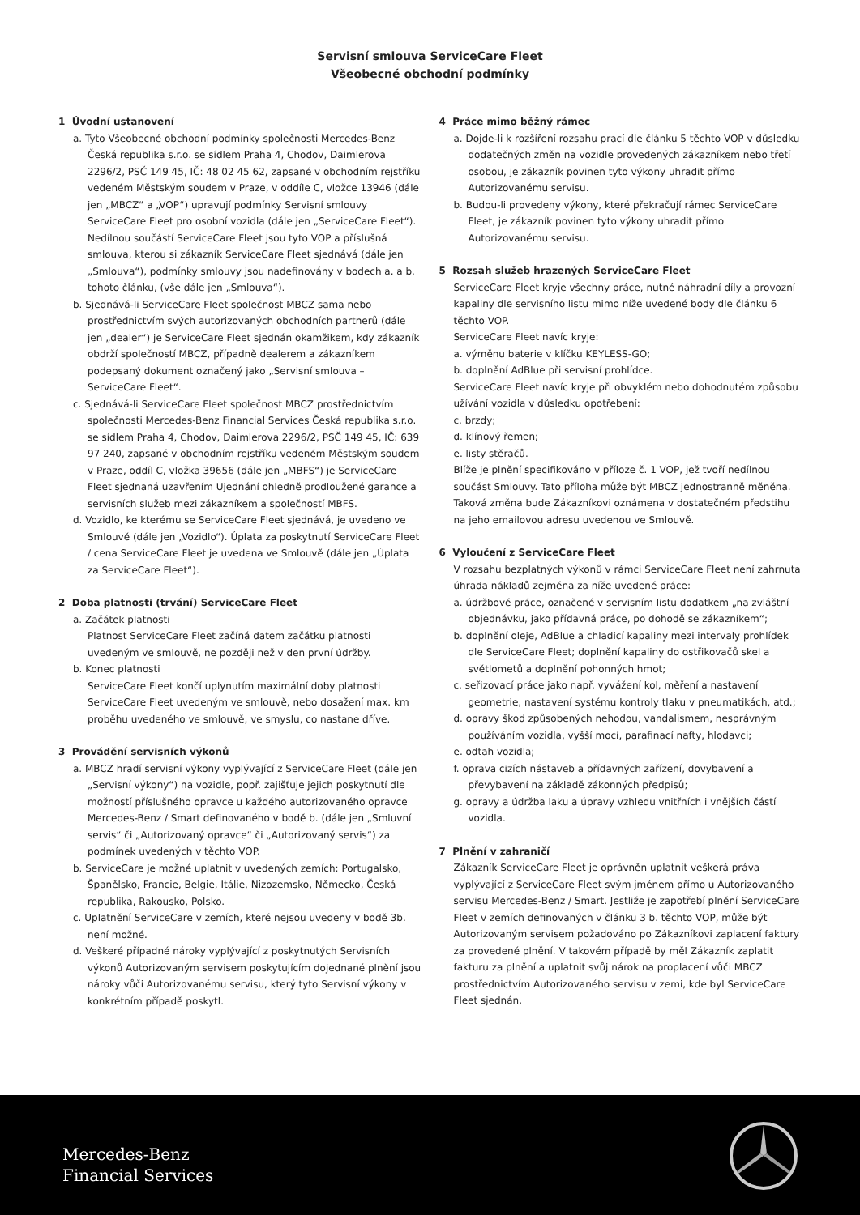Servisní smlouva ServiceCare Fleet
Všeobecné obchodní podmínky
1 Úvodní ustanovení
a. Tyto Všeobecné obchodní podmínky společnosti Mercedes-Benz Česká republika s.r.o. se sídlem Praha 4, Chodov, Daimlerova 2296/2, PSČ 149 45, IČ: 48 02 45 62, zapsané v obchodním rejstříku vedeném Městským soudem v Praze, v oddíle C, vložce 13946 (dále jen „MBCZ“ a „VOP“) upravují podmínky Servisní smlouvy ServiceCare Fleet pro osobní vozidla (dále jen „ServiceCare Fleet“). Nedílnou součástí ServiceCare Fleet jsou tyto VOP a příslušná smlouva, kterou si zákazník ServiceCare Fleet sjednává (dále jen „Smlouva“), podmínky smlouvy jsou nadefinovány v bodech a. a b. tohoto článku, (vše dále jen „Smlouva“).
b. Sjednává-li ServiceCare Fleet společnost MBCZ sama nebo prostřednictvím svých autorizovaných obchodních partnerů (dále jen „dealer“) je ServiceCare Fleet sjednán okamžikem, kdy zákazník obdrží společností MBCZ, případně dealerem a zákazníkem podepsaný dokument označený jako „Servisní smlouva – ServiceCare Fleet“.
c. Sjednává-li ServiceCare Fleet společnost MBCZ prostřednictvím společnosti Mercedes-Benz Financial Services Česká republika s.r.o. se sídlem Praha 4, Chodov, Daimlerova 2296/2, PSČ 149 45, IČ: 639 97 240, zapsané v obchodním rejstříku vedeném Městským soudem v Praze, oddíl C, vložka 39656 (dále jen „MBFS“) je ServiceCare Fleet sjednaná uzavřením Ujednání ohledně prodloužené garance a servisních služeb mezi zákazníkem a společností MBFS.
d. Vozidlo, ke kterému se ServiceCare Fleet sjednává, je uvedeno ve Smlouvě (dále jen „Vozidlo“). Úplata za poskytnutí ServiceCare Fleet / cena ServiceCare Fleet je uvedena ve Smlouvě (dále jen „Úplata za ServiceCare Fleet“).
2 Doba platnosti (trvání) ServiceCare Fleet
a. Začátek platnosti
Platnost ServiceCare Fleet začíná datem začátku platnosti uvedeným ve smlouvě, ne později než v den první údržby.
b. Konec platnosti
ServiceCare Fleet končí uplynutím maximální doby platnosti ServiceCare Fleet uvedeným ve smlouvě, nebo dosažení max. km proběhu uvedeného ve smlouvě, ve smyslu, co nastane dříve.
3 Provádění servisních výkonů
a. MBCZ hradí servisní výkony vyplývající z ServiceCare Fleet (dále jen „Servisní výkony“) na vozidle, popř. zajišťuje jejich poskytnutí dle možností příslušného opravce u každého autorizovaného opravce Mercedes-Benz / Smart definovaného v bodě b. (dále jen „Smluvní servis“ či „Autorizovaný opravce“ či „Autorizovaný servis“) za podmínek uvedených v těchto VOP.
b. ServiceCare je možné uplatnit v uvedených zemích: Portugalsko, Španělsko, Francie, Belgie, Itálie, Nizozemsko, Německo, Česká republika, Rakousko, Polsko.
c. Uplatnění ServiceCare v zemích, které nejsou uvedeny v bodě 3b. není možné.
d. Veškeré případné nároky vyplývající z poskytnutých Servisních výkonů Autorizovaným servisem poskytujícím dojednané plnění jsou nároky vůči Autorizovanému servisu, který tyto Servisní výkony v konkrétním případě poskytl.
4 Práce mimo běžný rámec
a. Dojde-li k rozšíření rozsahu prací dle článku 5 těchto VOP v důsledku dodatečných změn na vozidle provedených zákazníkem nebo třetí osobou, je zákazník povinen tyto výkony uhradit přímo Autorizovanému servisu.
b. Budou-li provedeny výkony, které překračují rámec ServiceCare Fleet, je zákazník povinen tyto výkony uhradit přímo Autorizovanému servisu.
5 Rozsah služeb hrazených ServiceCare Fleet
ServiceCare Fleet kryje všechny práce, nutné náhradní díly a provozní kapaliny dle servisního listu mimo níže uvedené body dle článku 6 těchto VOP.
ServiceCare Fleet navíc kryje:
a. výměnu baterie v klíčku KEYLESS-GO;
b. doplnění AdBlue při servisní prohlídce.
ServiceCare Fleet navíc kryje při obvyklém nebo dohodnutém způsobu užívání vozidla v důsledku opotřebení:
c. brzdy;
d. klínový řemen;
e. listy stěračů.
Blíže je plnění specifikováno v příloze č. 1 VOP, jež tvoří nedílnou součást Smlouvy. Tato příloha může být MBCZ jednostranně měněna. Taková změna bude Zákazníkovi oznámena v dostatečném předstihu na jeho emailovou adresu uvedenou ve Smlouvě.
6 Vyloučení z ServiceCare Fleet
V rozsahu bezplatných výkonů v rámci ServiceCare Fleet není zahrnuta úhrada nákladů zejména za níže uvedené práce:
a. údržbové práce, označené v servisním listu dodatkem „na zvláštní objednávku, jako přídavná práce, po dohodě se zákazníkem“;
b. doplnění oleje, AdBlue a chladicí kapaliny mezi intervaly prohlídek dle ServiceCare Fleet; doplnění kapaliny do ostřikovačů skel a světlometů a doplnění pohonných hmot;
c. seřizovací práce jako např. vyvážení kol, měření a nastavení geometrie, nastavení systému kontroly tlaku v pneumatikách, atd.;
d. opravy škod způsobených nehodou, vandalismem, nesprávným používáním vozidla, vyšší mocí, parafinací nafty, hlodavci;
e. odtah vozidla;
f. oprava cizích nástaveb a přídavných zařízení, dovybavení a převybavení na základě zákonných předpisů;
g. opravy a údržba laku a úpravy vzhledu vnitřních i vnějších částí vozidla.
7 Plnění v zahraničí
Zákazník ServiceCare Fleet je oprávněn uplatnit veškerá práva vyplývající z ServiceCare Fleet svým jménem přímo u Autorizovaného servisu Mercedes-Benz / Smart. Jestliže je zapotřebí plnění ServiceCare Fleet v zemích definovaných v článku 3 b. těchto VOP, může být Autorizovaným servisem požadováno po Zákazníkovi zaplacení faktury za provedené plnění. V takovém případě by měl Zákazník zaplatit fakturu za plnění a uplatnit svůj nárok na proplacení vůči MBCZ prostřednictvím Autorizovaného servisu v zemi, kde byl ServiceCare Fleet sjednán.
Mercedes-Benz
Financial Services